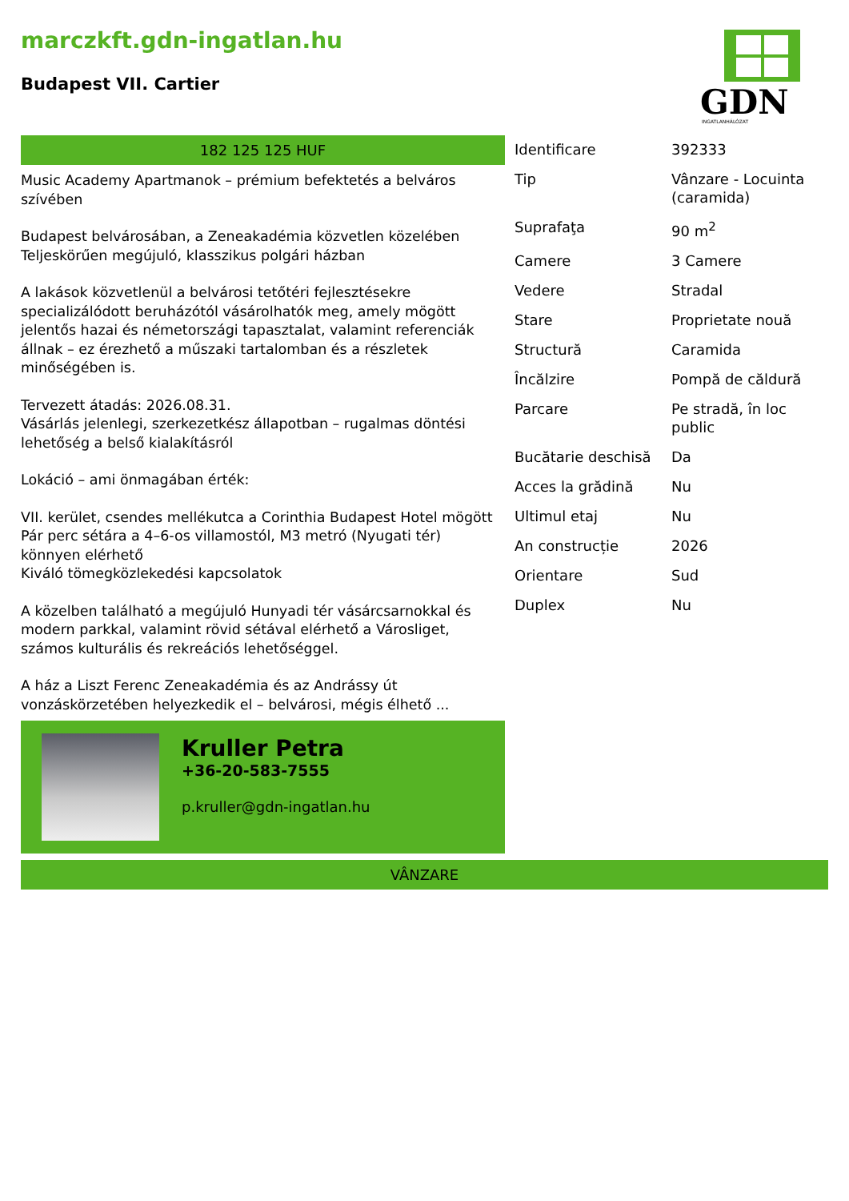marczkft.gdn-ingatlan.hu
Budapest VII. Cartier
GDN
INGATLANHÁLÓZAT
182 125 125 HUF
Music Academy Apartmanok – prémium befektetés a belváros szívében
Budapest belvárosában, a Zeneakadémia közvetlen közelében
Teljeskörűen megújuló, klasszikus polgári házban
A lakások közvetlenül a belvárosi tetőtéri fejlesztésekre specializálódott beruházótól vásárolhatók meg, amely mögött jelentős hazai és németországi tapasztalat, valamint referenciák állnak – ez érezhető a műszaki tartalomban és a részletek minőségében is.
Tervezett átadás: 2026.08.31.
Vásárlás jelenlegi, szerkezetkész állapotban – rugalmas döntési lehetőség a belső kialakításról
Lokáció – ami önmagában érték:
VII. kerület, csendes mellékutca a Corinthia Budapest Hotel mögött
Pár perc sétára a 4–6-os villamostól, M3 metró (Nyugati tér) könnyen elérhető
Kiváló tömegközlekedési kapcsolatok
A közelben található a megújuló Hunyadi tér vásárcsarnokkal és modern parkkal, valamint rövid sétával elérhető a Városliget, számos kulturális és rekreációs lehetőséggel.
A ház a Liszt Ferenc Zeneakadémia és az Andrássy út vonzáskörzetében helyezkedik el – belvárosi, mégis élhető ...
Kruller Petra
+36-20-583-7555
p.kruller@gdn-ingatlan.hu
| Identificare | 392333 |
| Tip | Vânzare - Locuinta (caramida) |
| Suprafaţa | 90 m<sup>2</sup> |
| Camere | 3 Camere |
| Vedere | Stradal |
| Stare | Proprietate nouă |
| Structură | Caramida |
| Încălzire | Pompă de căldură |
| Parcare | Pe stradă, în loc public |
| Bucătarie deschisă | Da |
| Acces la grădină | Nu |
| Ultimul etaj | Nu |
| An construcție | 2026 |
| Orientare | Sud |
| Duplex | Nu |
VÂNZARE